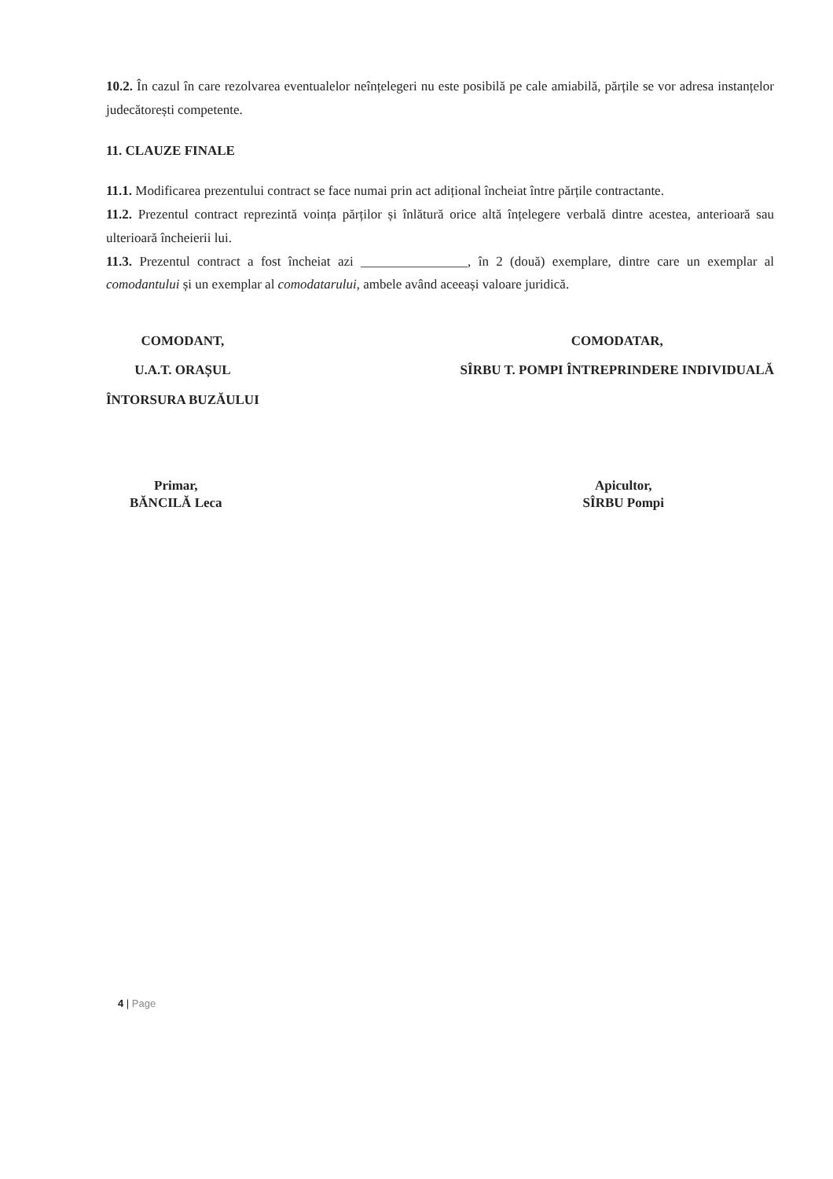10.2. În cazul în care rezolvarea eventualelor neînțelegeri nu este posibilă pe cale amiabilă, părțile se vor adresa instanțelor judecătorești competente.
11. CLAUZE FINALE
11.1. Modificarea prezentului contract se face numai prin act adițional încheiat între părțile contractante.
11.2. Prezentul contract reprezintă voința părților și înlătură orice altă înțelegere verbală dintre acestea, anterioară sau ulterioară încheierii lui.
11.3. Prezentul contract a fost încheiat azi ________________, în 2 (două) exemplare, dintre care un exemplar al comodantului și un exemplar al comodatarului, ambele având aceeași valoare juridică.
COMODANT,
U.A.T. ORAȘUL
ÎNTORSURA BUZĂULUI
COMODATAR,
SÎRBU T. POMPI ÎNTREPRINDERE INDIVIDUALĂ
Primar,
BĂNCILĂ Leca
Apicultor,
SÎRBU Pompi
4 | Page